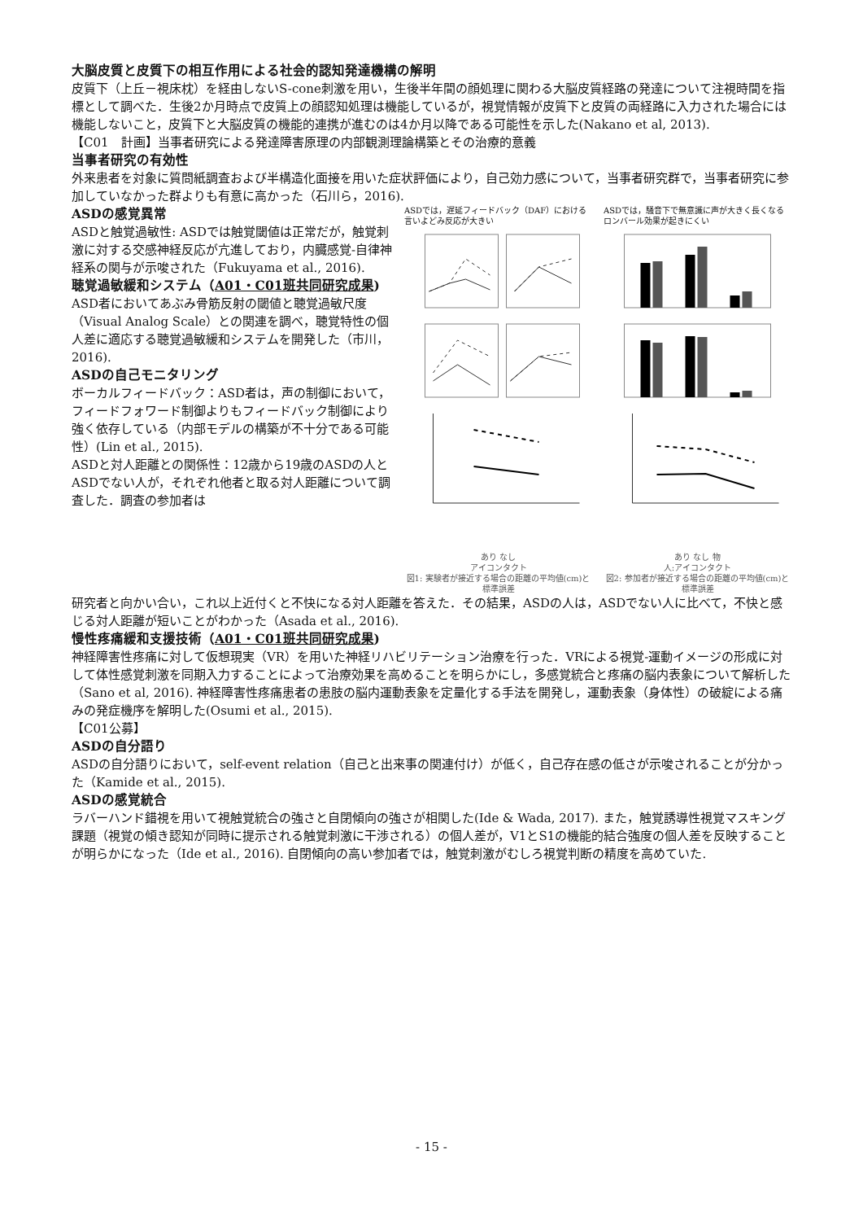大脳皮質と皮質下の相互作用による社会的認知発達機構の解明
皮質下（上丘－視床枕）を経由しないS-cone刺激を用い，生後半年間の顔処理に関わる大脳皮質経路の発達について注視時間を指標として調べた．生後2か月時点で皮質上の顔認知処理は機能しているが，視覚情報が皮質下と皮質の両経路に入力された場合には機能しないこと，皮質下と大脳皮質の機能的連携が進むのは4か月以降である可能性を示した(Nakano et al, 2013).
【C01　計画】当事者研究による発達障害原理の内部観測理論構築とその治療的意義
当事者研究の有効性
外来患者を対象に質問紙調査および半構造化面接を用いた症状評価により，自己効力感について，当事者研究群で，当事者研究に参加していなかった群よりも有意に高かった（石川ら，2016).
ASDの感覚異常
ASDと触覚過敏性: ASDでは触覚閾値は正常だが，触覚刺激に対する交感神経反応が亢進しており，内臓感覚-自律神経系の関与が示唆された（Fukuyama et al., 2016).
聴覚過敏緩和システム（A01・C01班共同研究成果)
ASD者においてあぶみ骨筋反射の閾値と聴覚過敏尺度（Visual Analog Scale）との関連を調べ，聴覚特性の個人差に適応する聴覚過敏緩和システムを開発した（市川，2016).
ASDの自己モニタリング
ボーカルフィードバック：ASD者は，声の制御において，フィードフォワード制御よりもフィードバック制御により強く依存している（内部モデルの構築が不十分である可能性）(Lin et al., 2015).
ASDと対人距離との関係性：12歳から19歳のASDの人とASDでない人が，それぞれ他者と取る対人距離について調査した．調査の参加者は
ASDでは，遅延フィードバック（DAF）における言いよどみ反応が大きい
あり なし
アイコンタクト
図1: 実験者が接近する場合の距離の平均値(cm)と標準誤差
ASDでは，騒音下で無意識に声が大きく長くなるロンバール効果が起きにくい
あり なし 物
人:アイコンタクト
図2: 参加者が接近する場合の距離の平均値(cm)と標準誤差
研究者と向かい合い，これ以上近付くと不快になる対人距離を答えた．その結果，ASDの人は，ASDでない人に比べて，不快と感じる対人距離が短いことがわかった（Asada et al., 2016).
慢性疼痛緩和支援技術（A01・C01班共同研究成果)
神経障害性疼痛に対して仮想現実（VR）を用いた神経リハビリテーション治療を行った．VRによる視覚-運動イメージの形成に対して体性感覚刺激を同期入力することによって治療効果を高めることを明らかにし，多感覚統合と疼痛の脳内表象について解析した（Sano et al, 2016). 神経障害性疼痛患者の患肢の脳内運動表象を定量化する手法を開発し，運動表象（身体性）の破綻による痛みの発症機序を解明した(Osumi et al., 2015).
【C01公募】
ASDの自分語り
ASDの自分語りにおいて，self-event relation（自己と出来事の関連付け）が低く，自己存在感の低さが示唆されることが分かった（Kamide et al., 2015).
ASDの感覚統合
ラバーハンド錯視を用いて視触覚統合の強さと自閉傾向の強さが相関した(Ide & Wada, 2017). また，触覚誘導性視覚マスキング課題（視覚の傾き認知が同時に提示される触覚刺激に干渉される）の個人差が，V1とS1の機能的結合強度の個人差を反映することが明らかになった（Ide et al., 2016). 自閉傾向の高い参加者では，触覚刺激がむしろ視覚判断の精度を高めていた.
- 15 -